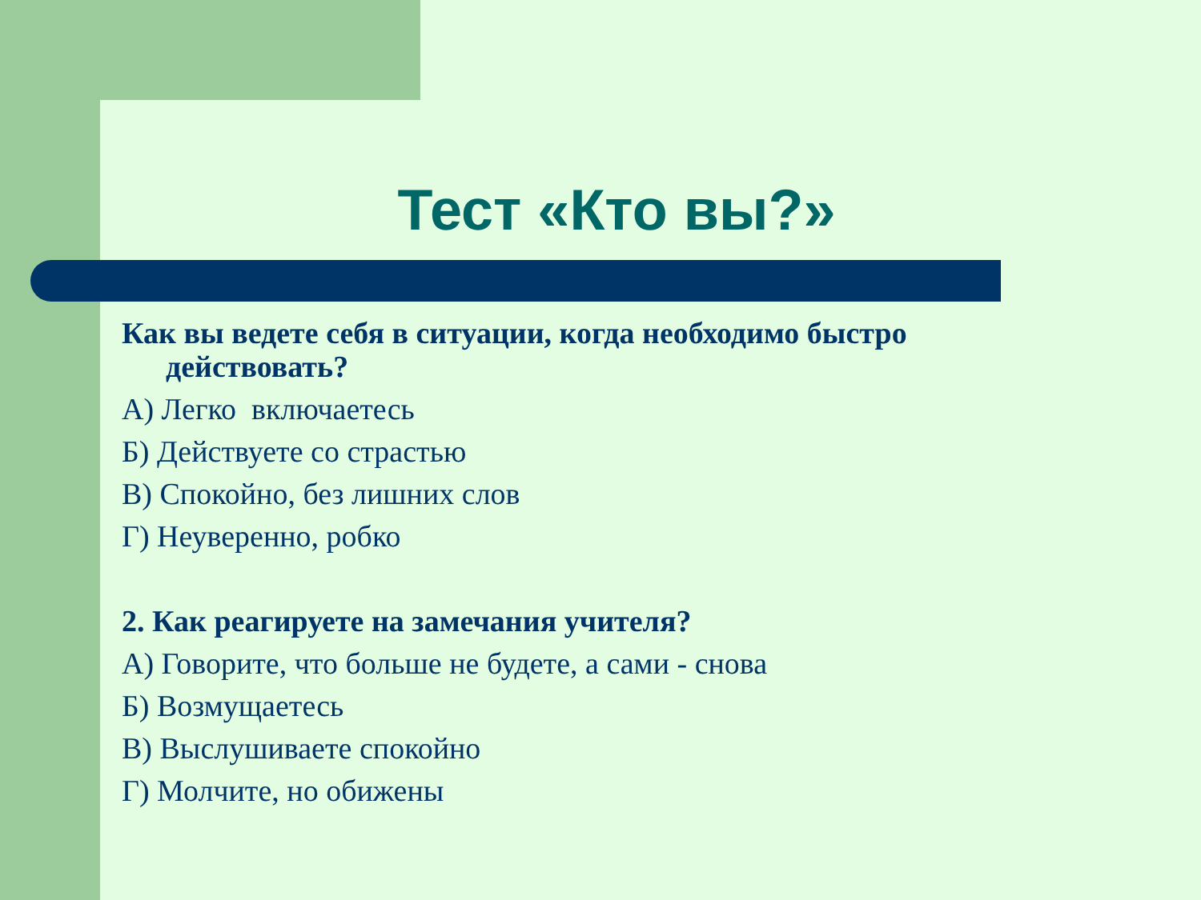Тест «Кто вы?»
Как вы ведете себя в ситуации, когда необходимо быстро действовать?
А) Легко включаетесь
Б) Действуете со страстью
В) Спокойно, без лишних слов
Г) Неуверенно, робко
2. Как реагируете на замечания учителя?
А) Говорите, что больше не будете, а сами - снова
Б) Возмущаетесь
В) Выслушиваете спокойно
Г) Молчите, но обижены